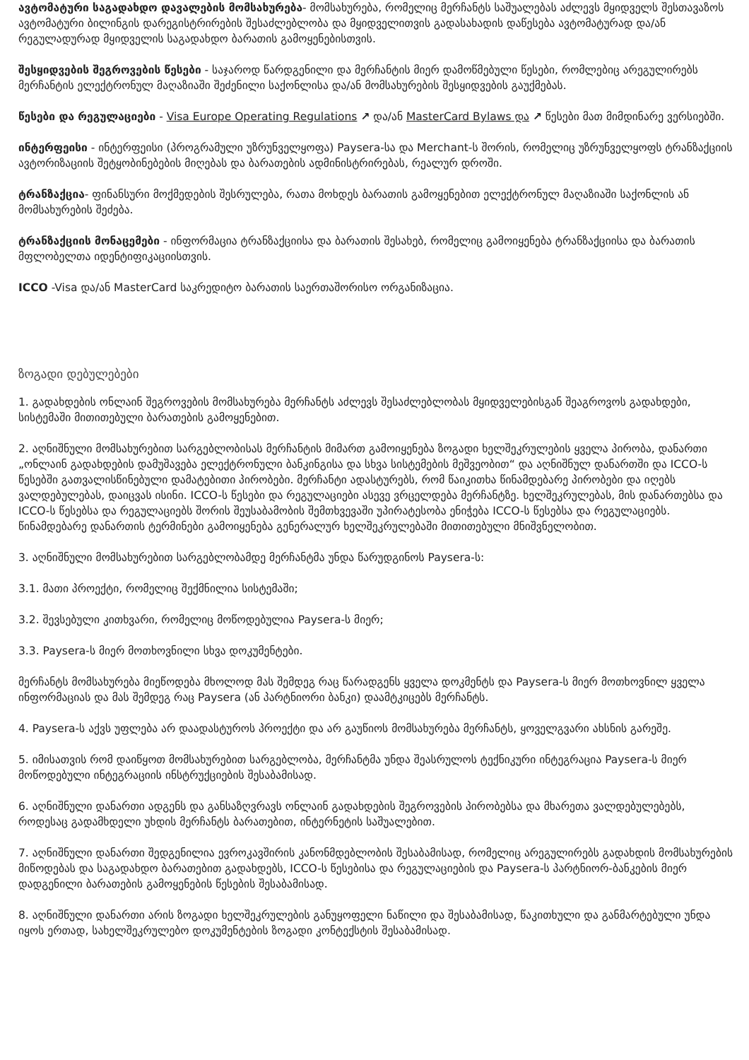ავტომატური საგადახდო დავალების მომსახურება- მომსახურება, რომელიც მერჩანტს საშუალებას აძლევს მყიდველს შესთავაზოს ავტომატური ბილინგის დარეგისტრირების შესაძლებლობა და მყიდველითვის გადასახადის დაწესება ავტომატურად და/ან რეგულადურად მყიდველის საგადახდო ბარათის გამოყენებისთვის.
შესყიდვების შეგროვების წესები - საჯაროდ წარდგენილი და მერჩანტის მიერ დამოწმებული წესები, რომლებიც არეგულირებს მერჩანტის ელექტრონულ მაღაზიაში შეძენილი საქონლისა და/ან მომსახურების შესყიდვების გაუქმებას.
წესები და რეგულაციები - Visa Europe Operating Regulations ↗ და/ან MasterCard Bylaws და ↗ წესები მათ მიმდინარე ვერსიებში.
ინტერფეისი - ინტერფეისი (პროგრამული უზრუნველყოფა) Paysera-სა და Merchant-ს შორის, რომელიც უზრუნველყოფს ტრანზაქციის ავტორიზაციის შეტყობინებების მიღებას და ბარათების ადმინისტრირებას, რეალურ დროში.
ტრანზაქცია- ფინანსური მოქმედების შესრულება, რათა მოხდეს ბარათის გამოყენებით ელექტრონულ მაღაზიაში საქონლის ან მომსახურების შეძება.
ტრანზაქციის მონაცემები - ინფორმაცია ტრანზაქციისა და ბარათის შესახებ, რომელიც გამოიყენება ტრანზაქციისა და ბარათის მფლობელთა იდენტიფიკაციისთვის.
ICCO -Visa და/ან MasterCard საკრედიტო ბარათის საერთაშორისო ორგანიზაცია.
ზოგადი დებულებები
1. გადახდების ონლაინ შეგროვების მომსახურება მერჩანტს აძლევს შესაძლებლობას მყიდველებისგან შეაგროვოს გადახდები, სისტემაში მითითებული ბარათების გამოყენებით.
2. აღნიშნული მომსახურებით სარგებლობისას მერჩანტის მიმართ გამოიყენება ზოგადი ხელშეკრულების ყველა პირობა, დანართი „ონლაინ გადახდების დამუშავება ელექტრონული ბანკინგისა და სხვა სისტემების მეშვეობით“ და აღნიშნულ დანართში და ICCO-ს წესებში გათვალისწინებული დამატებითი პირობები. მერჩანტი ადასტურებს, რომ წაიკითხა წინამდებარე პირობები და იღებს ვალდებულებას, დაიცვას ისინი. ICCO-ს წესები და რეგულაციები ასევე ვრცელდება მერჩანტზე. ხელშეკრულებას, მის დანართებსა და ICCO-ს წესებსა და რეგულაციებს შორის შეუსაბამობის შემთხვევაში უპირატესობა ენიჭება ICCO-ს წესებსა და რეგულაციებს. წინამდებარე დანართის ტერმინები გამოიყენება გენერალურ ხელშეკრულებაში მითითებული მნიშვნელობით.
3. აღნიშნული მომსახურებით სარგებლობამდე მერჩანტმა უნდა წარუდგინოს Paysera-ს:
3.1. მათი პროექტი, რომელიც შექმნილია სისტემაში;
3.2. შევსებული კითხვარი, რომელიც მოწოდებულია Paysera-ს მიერ;
3.3. Paysera-ს მიერ მოთხოვნილი სხვა დოკუმენტები.
მერჩანტს მომსახურება მიეწოდება მხოლოდ მას შემდეგ რაც წარადგენს ყველა დოკმენტს და Paysera-ს მიერ მოთხოვნილ ყველა ინფორმაციას და მას შემდეგ რაც Paysera (ან პარტნიორი ბანკი) დაამტკიცებს მერჩანტს.
4. Paysera-ს აქვს უფლება არ დაადასტუროს პროექტი და არ გაუწიოს მომსახურება მერჩანტს, ყოველგვარი ახსნის გარეშე.
5. იმისათვის რომ დაიწყოთ მომსახურებით სარგებლობა, მერჩანტმა უნდა შეასრულოს ტექნიკური ინტეგრაცია Paysera-ს მიერ მოწოდებული ინტეგრაციის ინსტრუქციების შესაბამისად.
6. აღნიშნული დანართი ადგენს და განსაზღვრავს ონლაინ გადახდების შეგროვების პირობებსა და მხარეთა ვალდებულებებს, როდესაც გადამხდელი უხდის მერჩანტს ბარათებით, ინტერნეტის საშუალებით.
7. აღნიშნული დანართი შედგენილია ევროკავშირის კანონმდებლობის შესაბამისად, რომელიც არეგულირებს გადახდის მომსახურების მიწოდებას და საგადახდო ბარათებით გადახდებს, ICCO-ს წესებისა და რეგულაციების და Paysera-ს პარტნიორ-ბანკების მიერ დადგენილი ბარათების გამოყენების წესების შესაბამისად.
8. აღნიშნული დანართი არის ზოგადი ხელშეკრულების განუყოფელი ნაწილი და შესაბამისად, წაკითხული და განმარტებული უნდა იყოს ერთად, სახელშეკრულებო დოკუმენტების ზოგადი კონტექსტის შესაბამისად.